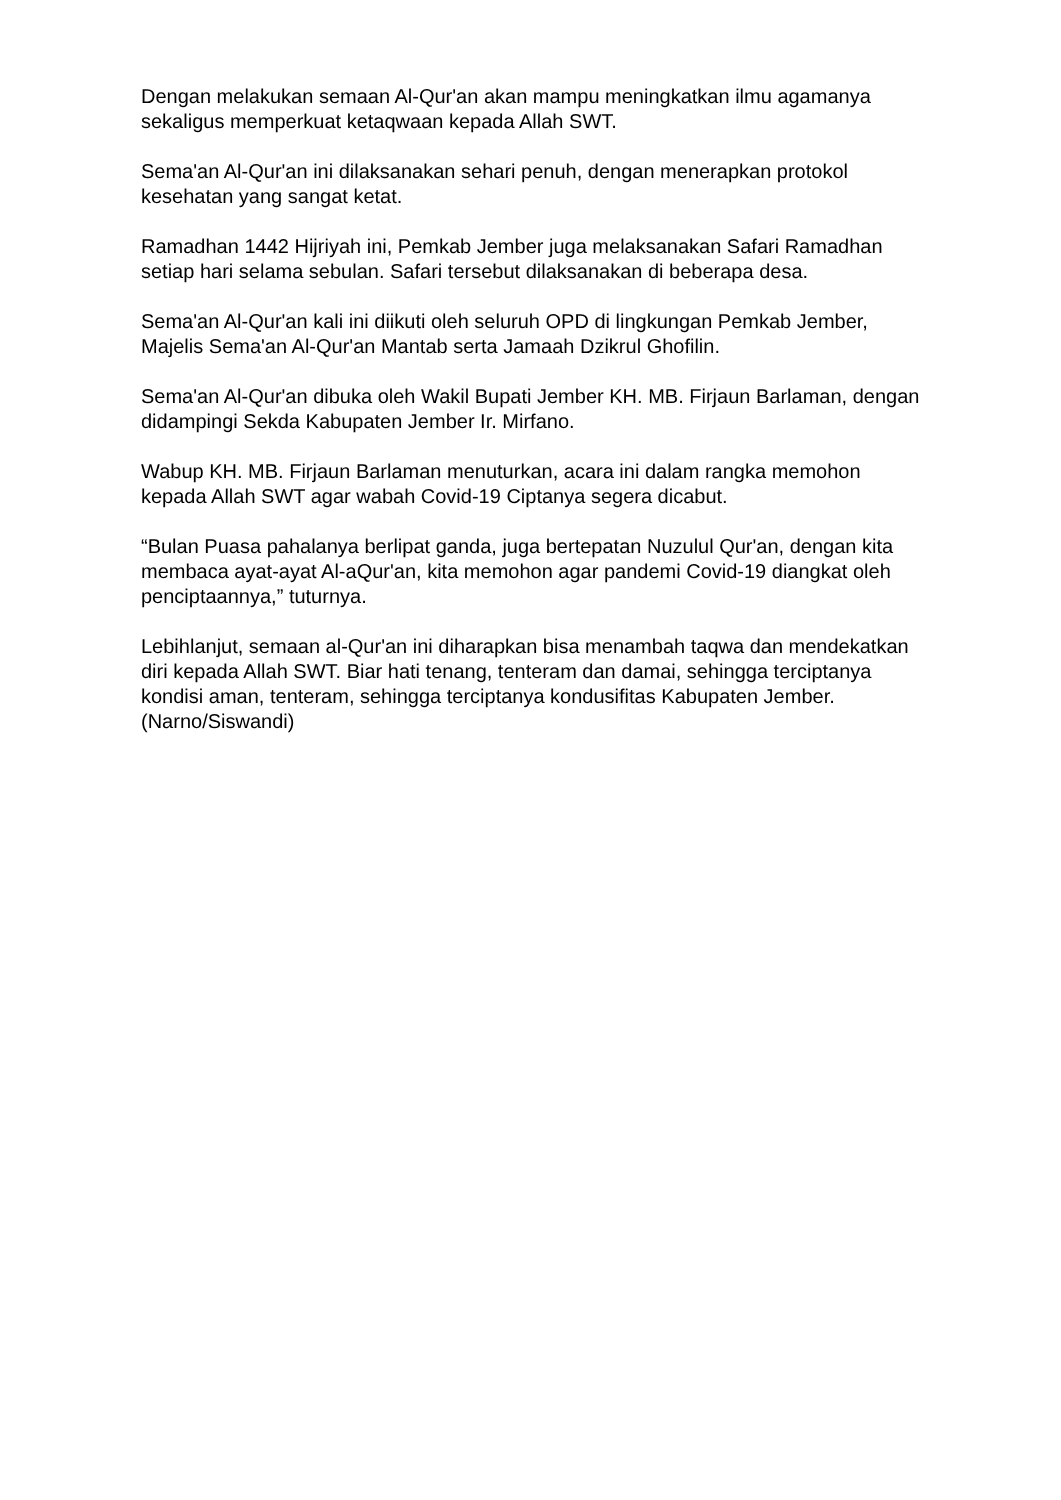Dengan melakukan semaan Al-Qur'an akan mampu meningkatkan ilmu agamanya sekaligus memperkuat ketaqwaan kepada Allah SWT.
Sema'an Al-Qur'an ini dilaksanakan sehari penuh, dengan menerapkan protokol kesehatan yang sangat ketat.
Ramadhan 1442 Hijriyah ini, Pemkab Jember juga melaksanakan Safari Ramadhan setiap hari selama sebulan. Safari tersebut dilaksanakan di beberapa desa.
Sema'an Al-Qur'an kali ini diikuti oleh seluruh OPD di lingkungan Pemkab Jember, Majelis Sema'an Al-Qur'an Mantab serta Jamaah Dzikrul Ghofilin.
Sema'an Al-Qur'an dibuka oleh Wakil Bupati Jember KH. MB. Firjaun Barlaman, dengan didampingi Sekda Kabupaten Jember Ir. Mirfano.
Wabup KH. MB. Firjaun Barlaman menuturkan, acara ini dalam rangka memohon kepada Allah SWT agar wabah Covid-19 Ciptanya segera dicabut.
“Bulan Puasa pahalanya berlipat ganda, juga bertepatan Nuzulul Qur'an, dengan kita membaca ayat-ayat Al-aQur'an, kita memohon agar pandemi Covid-19 diangkat oleh penciptaannya,” tuturnya.
Lebihlanjut, semaan al-Qur'an ini diharapkan bisa menambah taqwa dan mendekatkan diri kepada Allah SWT. Biar hati tenang, tenteram dan damai, sehingga terciptanya kondisi aman, tenteram, sehingga terciptanya kondusifitas Kabupaten Jember. (Narno/Siswandi)